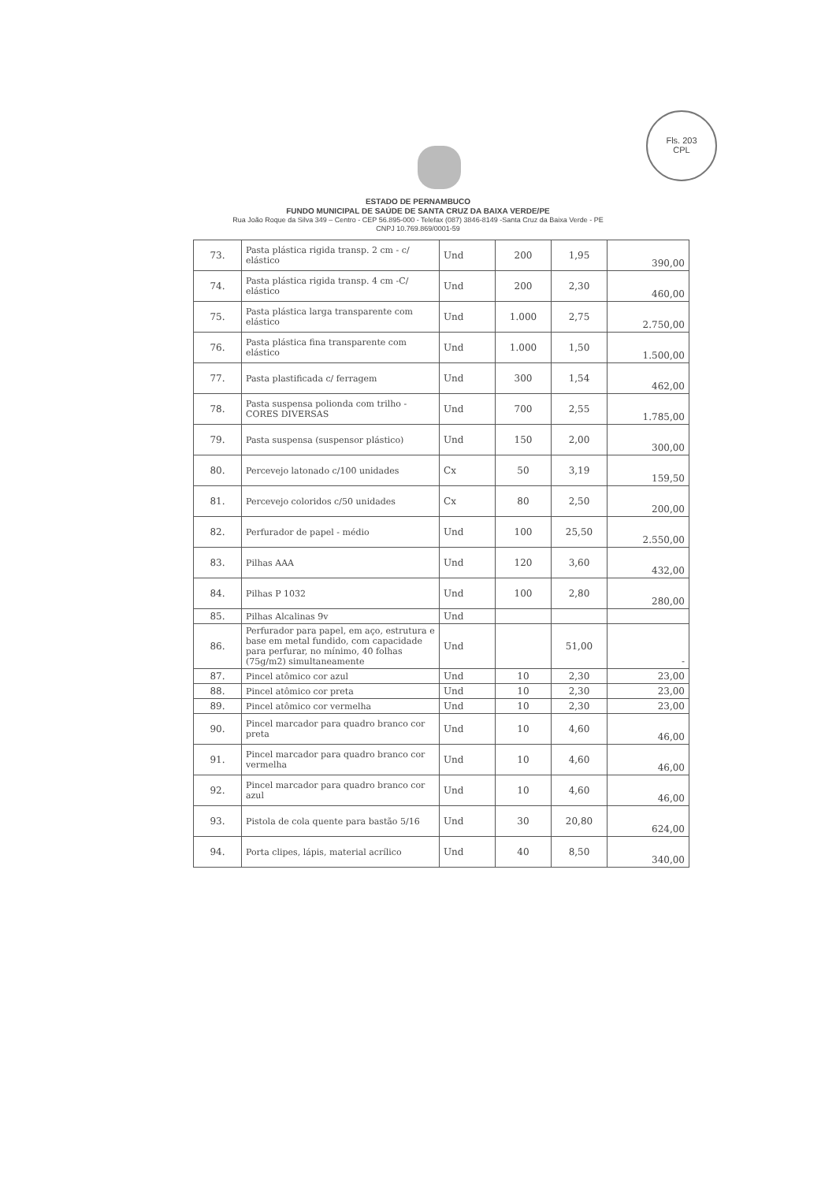Fls. 203
CPL
ESTADO DE PERNAMBUCO
FUNDO MUNICIPAL DE SAÚDE DE SANTA CRUZ DA BAIXA VERDE/PE
Rua João Roque da Silva 349 – Centro - CEP 56.895-000 - Telefax (087) 3846-8149 -Santa Cruz da Baixa Verde - PE
CNPJ 10.769.869/0001-59
| 73. | Pasta plástica rigida transp. 2 cm - c/ elástico | Und | 200 | 1,95 | 390,00 |
| 74. | Pasta plástica rigida transp. 4 cm -C/ elástico | Und | 200 | 2,30 | 460,00 |
| 75. | Pasta plástica larga transparente com elástico | Und | 1.000 | 2,75 | 2.750,00 |
| 76. | Pasta plástica fina transparente com elástico | Und | 1.000 | 1,50 | 1.500,00 |
| 77. | Pasta plastificada c/ ferragem | Und | 300 | 1,54 | 462,00 |
| 78. | Pasta suspensa poliondа com trilho - CORES DIVERSAS | Und | 700 | 2,55 | 1.785,00 |
| 79. | Pasta suspensa (suspensor plástico) | Und | 150 | 2,00 | 300,00 |
| 80. | Percevejo latonado c/100 unidades | Cx | 50 | 3,19 | 159,50 |
| 81. | Percevejo coloridos c/50 unidades | Cx | 80 | 2,50 | 200,00 |
| 82. | Perfurador de papel - médio | Und | 100 | 25,50 | 2.550,00 |
| 83. | Pilhas AAA | Und | 120 | 3,60 | 432,00 |
| 84. | Pilhas P 1032 | Und | 100 | 2,80 | 280,00 |
| 85. | Pilhas Alcalinas 9v | Und | | | |
| 86. | Perfurador para papel, em aço, estrutura e base em metal fundido, com capacidade para perfurar, no mínimo, 40 folhas (75g/m2) simultaneamente | Und | | 51,00 | - |
| 87. | Pincel atômico cor azul | Und | 10 | 2,30 | 23,00 |
| 88. | Pincel atômico cor preta | Und | 10 | 2,30 | 23,00 |
| 89. | Pincel atômico cor vermelha | Und | 10 | 2,30 | 23,00 |
| 90. | Pincel marcador para quadro branco cor preta | Und | 10 | 4,60 | 46,00 |
| 91. | Pincel marcador para quadro branco cor vermelha | Und | 10 | 4,60 | 46,00 |
| 92. | Pincel marcador para quadro branco cor azul | Und | 10 | 4,60 | 46,00 |
| 93. | Pistola de cola quente para bastão 5/16 | Und | 30 | 20,80 | 624,00 |
| 94. | Porta clipes, lápis, material acrílico | Und | 40 | 8,50 | 340,00 |